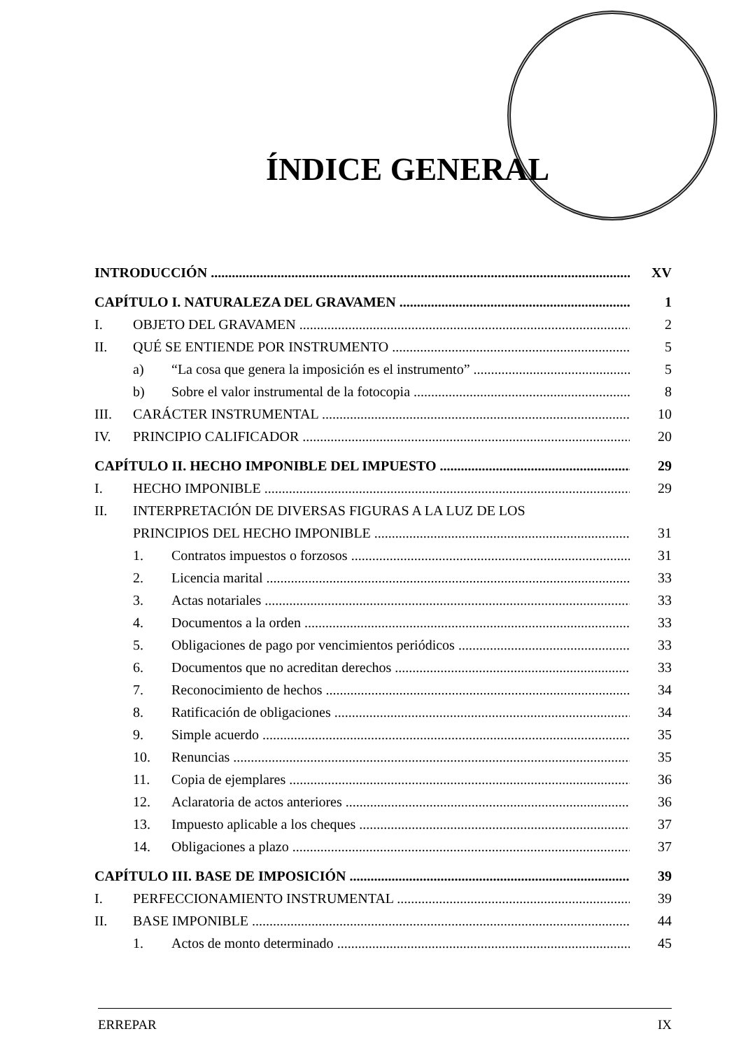ÍNDICE GENERAL
INTRODUCCIÓN XV
CAPÍTULO I. NATURALEZA DEL GRAVAMEN 1
I. OBJETO DEL GRAVAMEN 2
II. QUÉ SE ENTIENDE POR INSTRUMENTO 5
a) “La cosa que genera la imposición es el instrumento” 5
b) Sobre el valor instrumental de la fotocopia 8
III. CARÁCTER INSTRUMENTAL 10
IV. PRINCIPIO CALIFICADOR 20
CAPÍTULO II. HECHO IMPONIBLE DEL IMPUESTO 29
I. HECHO IMPONIBLE 29
II. INTERPRETACIÓN DE DIVERSAS FIGURAS A LA LUZ DE LOS
PRINCIPIOS DEL HECHO IMPONIBLE 31
1. Contratos impuestos o forzosos 31
2. Licencia marital 33
3. Actas notariales 33
4. Documentos a la orden 33
5. Obligaciones de pago por vencimientos periódicos 33
6. Documentos que no acreditan derechos 33
7. Reconocimiento de hechos 34
8. Ratificación de obligaciones 34
9. Simple acuerdo 35
10. Renuncias 35
11. Copia de ejemplares 36
12. Aclaratoria de actos anteriores 36
13. Impuesto aplicable a los cheques 37
14. Obligaciones a plazo 37
CAPÍTULO III. BASE DE IMPOSICIÓN 39
I. PERFECCIONAMIENTO INSTRUMENTAL 39
II. BASE IMPONIBLE 44
1. Actos de monto determinado 45
ERREPAR IX